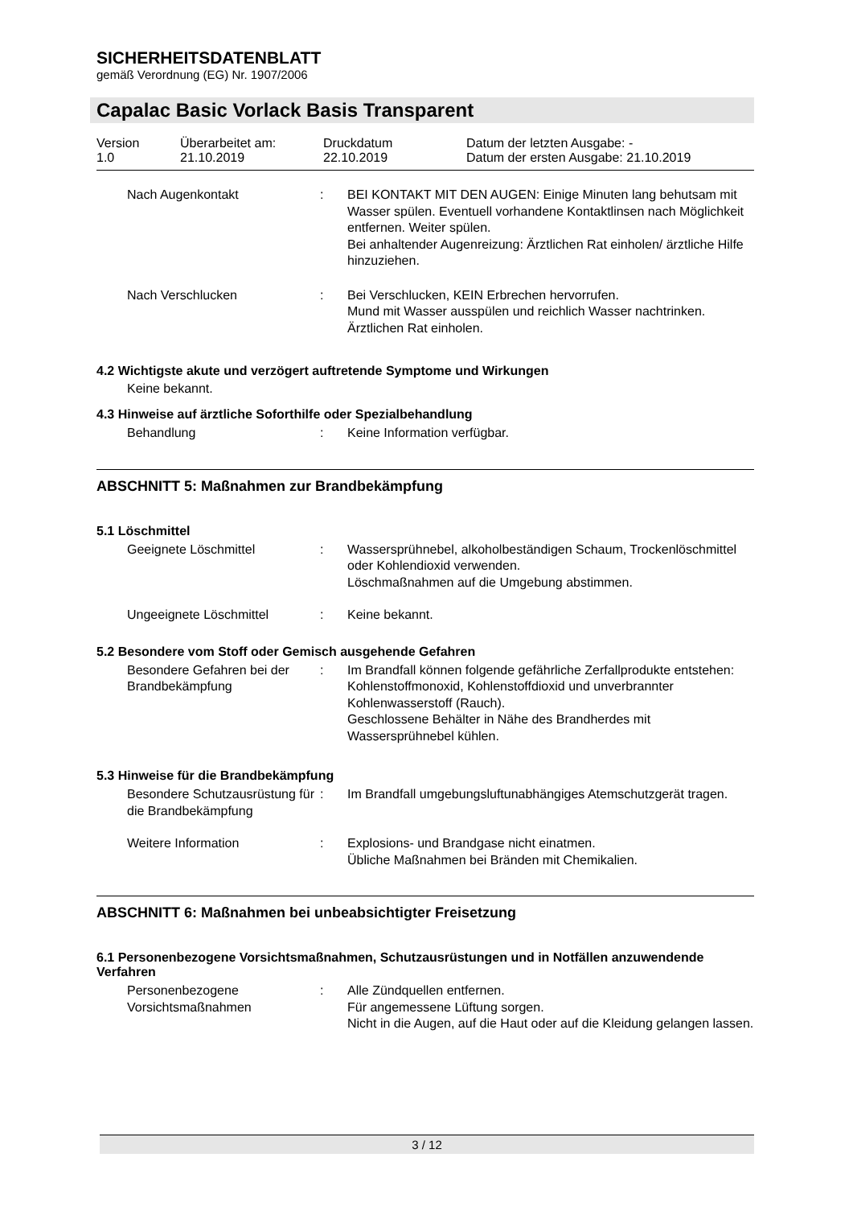SICHERHEITSDATENBLATT
gemäß Verordnung (EG) Nr. 1907/2006
Capalac Basic Vorlack Basis Transparent
Version
1.0
Überarbeitet am:
21.10.2019
Druckdatum
22.10.2019
Datum der letzten Ausgabe: -
Datum der ersten Ausgabe: 21.10.2019
Nach Augenkontakt
:
BEI KONTAKT MIT DEN AUGEN: Einige Minuten lang behutsam mit Wasser spülen. Eventuell vorhandene Kontaktlinsen nach Möglichkeit entfernen. Weiter spülen.
Bei anhaltender Augenreizung: Ärztlichen Rat einholen/ ärztliche Hilfe hinzuziehen.
Nach Verschlucken
:
Bei Verschlucken, KEIN Erbrechen hervorrufen.
Mund mit Wasser ausspülen und reichlich Wasser nachtrinken.
Ärztlichen Rat einholen.
4.2 Wichtigste akute und verzögert auftretende Symptome und Wirkungen
Keine bekannt.
4.3 Hinweise auf ärztliche Soforthilfe oder Spezialbehandlung
Behandlung
:
Keine Information verfügbar.
ABSCHNITT 5: Maßnahmen zur Brandbekämpfung
5.1 Löschmittel
Geeignete Löschmittel
:
Wassersprühnebel, alkoholbeständigen Schaum, Trockenlöschmittel oder Kohlendioxid verwenden.
Löschmaßnahmen auf die Umgebung abstimmen.
Ungeeignete Löschmittel
:
Keine bekannt.
5.2 Besondere vom Stoff oder Gemisch ausgehende Gefahren
Besondere Gefahren bei der Brandbekämpfung
:
Im Brandfall können folgende gefährliche Zerfallprodukte entstehen:
Kohlenstoffmonoxid, Kohlenstoffdioxid und unverbrannter Kohlenwasserstoff (Rauch).
Geschlossene Behälter in Nähe des Brandherdes mit Wassersprühnebel kühlen.
5.3 Hinweise für die Brandbekämpfung
Besondere Schutzausrüstung für die Brandbekämpfung
:
Im Brandfall umgebungsluftunabhängiges Atemschutzgerät tragen.
Weitere Information
:
Explosions- und Brandgase nicht einatmen.
Übliche Maßnahmen bei Bränden mit Chemikalien.
ABSCHNITT 6: Maßnahmen bei unbeabsichtigter Freisetzung
6.1 Personenbezogene Vorsichtsmaßnahmen, Schutzausrüstungen und in Notfällen anzuwendende Verfahren
Personenbezogene Vorsichtsmaßnahmen
:
Alle Zündquellen entfernen.
Für angemessene Lüftung sorgen.
Nicht in die Augen, auf die Haut oder auf die Kleidung gelangen lassen.
3 / 12